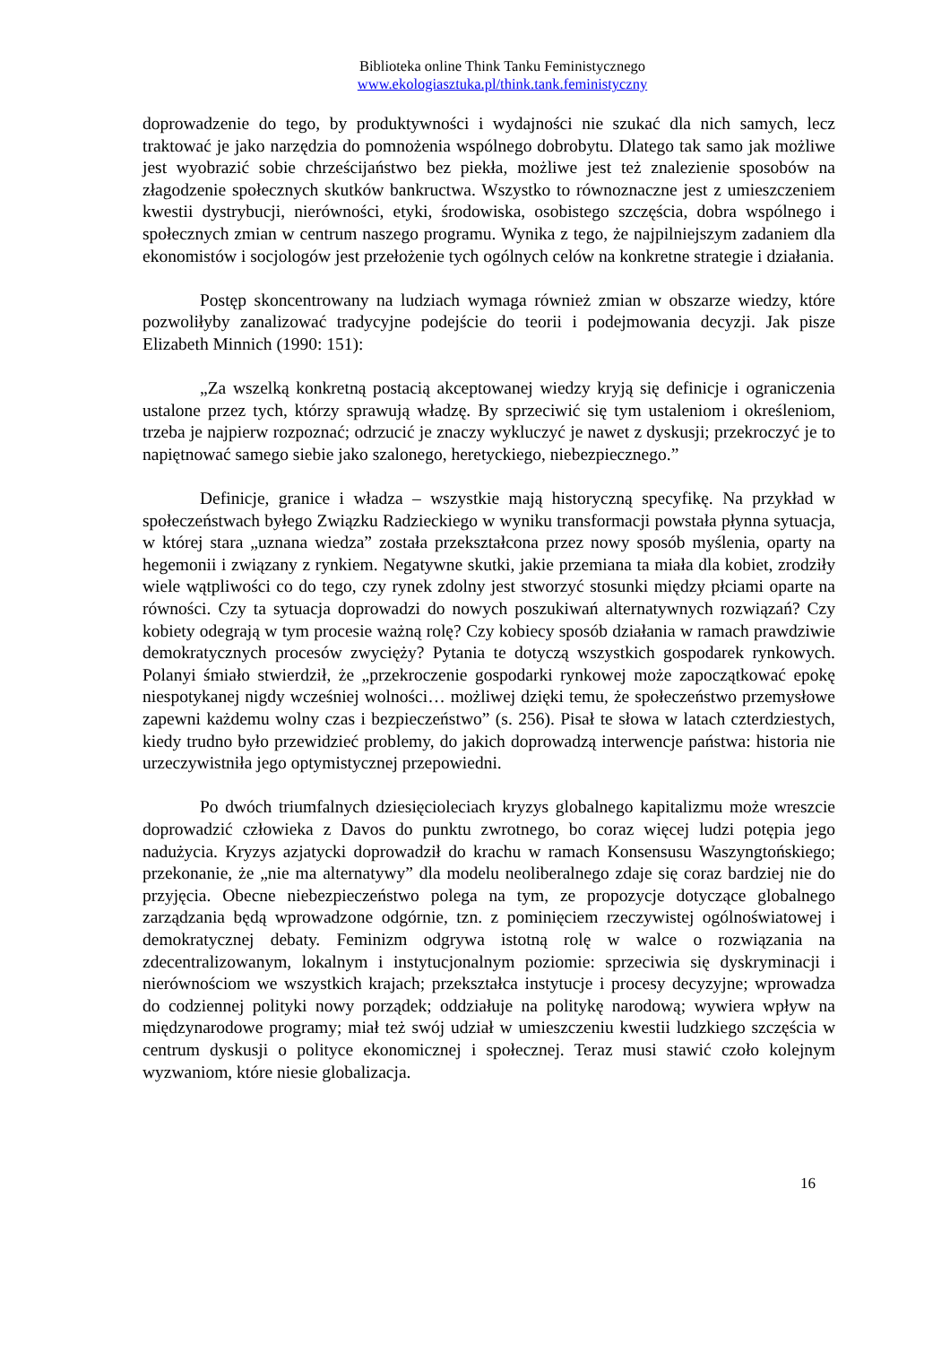Biblioteka online Think Tanku Feministycznego
www.ekologiasztuka.pl/think.tank.feministyczny
doprowadzenie do tego, by produktywności i wydajności nie szukać dla nich samych, lecz traktować je jako narzędzia do pomnożenia wspólnego dobrobytu. Dlatego tak samo jak możliwe jest wyobrazić sobie chrześcijaństwo bez piekła, możliwe jest też znalezienie sposobów na złagodzenie społecznych skutków bankructwa. Wszystko to równoznaczne jest z umieszczeniem kwestii dystrybucji, nierówności, etyki, środowiska, osobistego szczęścia, dobra wspólnego i społecznych zmian w centrum naszego programu. Wynika z tego, że najpilniejszym zadaniem dla ekonomistów i socjologów jest przełożenie tych ogólnych celów na konkretne strategie i działania.
Postęp skoncentrowany na ludziach wymaga również zmian w obszarze wiedzy, które pozwoliłyby zanalizować tradycyjne podejście do teorii i podejmowania decyzji. Jak pisze Elizabeth Minnich (1990: 151):
„Za wszelką konkretną postacią akceptowanej wiedzy kryją się definicje i ograniczenia ustalone przez tych, którzy sprawują władzę. By sprzeciwić się tym ustaleniom i określeniom, trzeba je najpierw rozpoznać; odrzucić je znaczy wykluczyć je nawet z dyskusji; przekroczyć je to napiętnować samego siebie jako szalonego, heretyckiego, niebezpiecznego.”
Definicje, granice i władza – wszystkie mają historyczną specyfikę. Na przykład w społeczeństwach byłego Związku Radzieckiego w wyniku transformacji powstała płynna sytuacja, w której stara „uznana wiedza” została przekształcona przez nowy sposób myślenia, oparty na hegemonii i związany z rynkiem. Negatywne skutki, jakie przemiana ta miała dla kobiet, zrodziły wiele wątpliwości co do tego, czy rynek zdolny jest stworzyć stosunki między płciami oparte na równości. Czy ta sytuacja doprowadzi do nowych poszukiwań alternatywnych rozwiązań? Czy kobiety odegrają w tym procesie ważną rolę? Czy kobiecy sposób działania w ramach prawdziwie demokratycznych procesów zwycięży? Pytania te dotyczą wszystkich gospodarek rynkowych. Polanyi śmiało stwierdził, że „przekroczenie gospodarki rynkowej może zapoczątkować epokę niespotykanej nigdy wcześniej wolności… możliwej dzięki temu, że społeczeństwo przemysłowe zapewni każdemu wolny czas i bezpieczeństwo” (s. 256). Pisał te słowa w latach czterdziestych, kiedy trudno było przewidzieć problemy, do jakich doprowadzą interwencje państwa: historia nie urzeczywistniła jego optymistycznej przepowiedni.
Po dwóch triumfalnych dziesięcioleciach kryzys globalnego kapitalizmu może wreszcie doprowadzić człowieka z Davos do punktu zwrotnego, bo coraz więcej ludzi potępia jego nadużycia. Kryzys azjatycki doprowadził do krachu w ramach Konsensusu Waszyngtońskiego; przekonanie, że „nie ma alternatywy” dla modelu neoliberalnego zdaje się coraz bardziej nie do przyjęcia. Obecne niebezpieczeństwo polega na tym, ze propozycje dotyczące globalnego zarządzania będą wprowadzone odgórnie, tzn. z pominięciem rzeczywistej ogólnoświatowej i demokratycznej debaty. Feminizm odgrywa istotną rolę w walce o rozwiązania na zdecentralizowanym, lokalnym i instytucjonalnym poziomie: sprzeciwia się dyskryminacji i nierównościom we wszystkich krajach; przekształca instytucje i procesy decyzyjne; wprowadza do codziennej polityki nowy porządek; oddziałuje na politykę narodową; wywiera wpływ na międzynarodowe programy; miał też swój udział w umieszczeniu kwestii ludzkiego szczęścia w centrum dyskusji o polityce ekonomicznej i społecznej. Teraz musi stawić czoło kolejnym wyzwaniom, które niesie globalizacja.
16